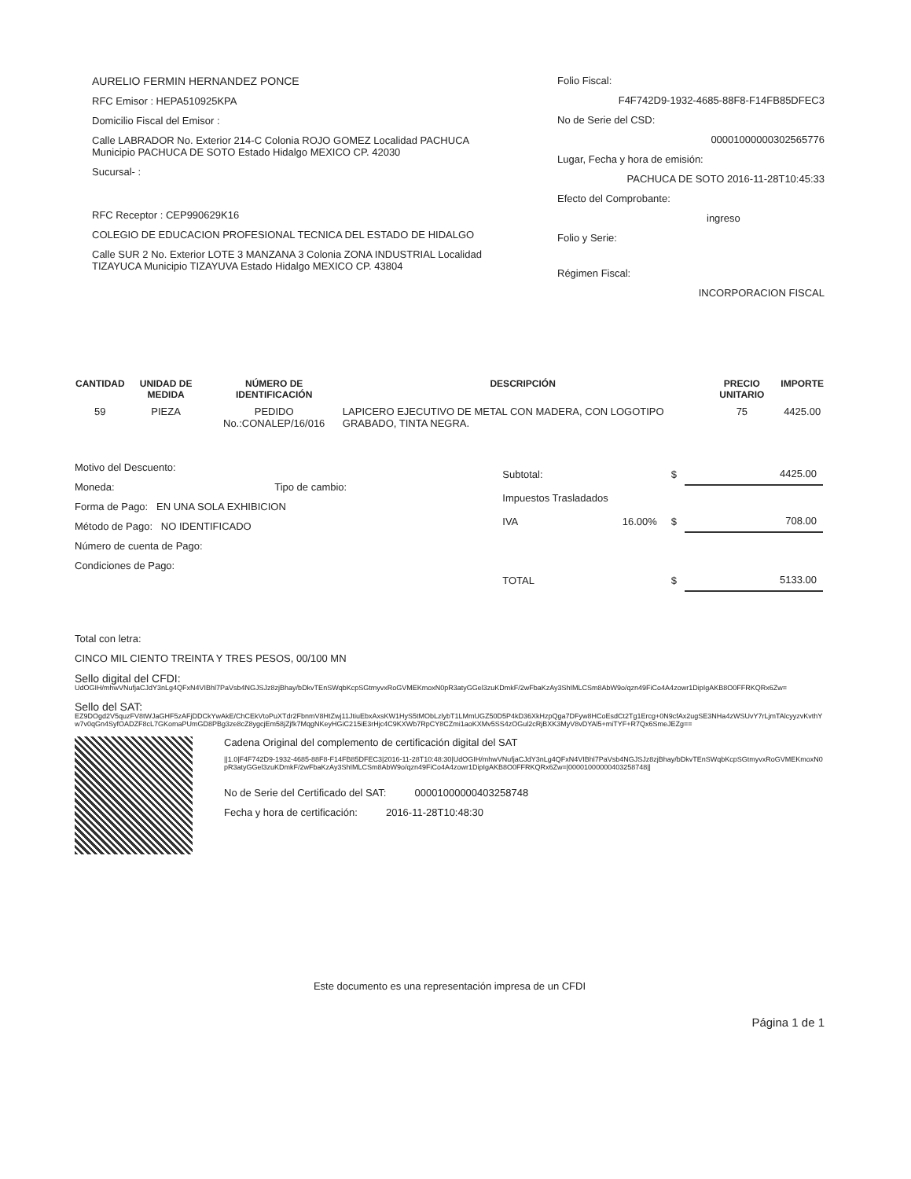AURELIO FERMIN HERNANDEZ PONCE
RFC Emisor : HEPA510925KPA
Domicilio Fiscal del Emisor :
Calle LABRADOR No. Exterior 214-C Colonia ROJO GOMEZ Localidad PACHUCA Municipio PACHUCA DE SOTO Estado Hidalgo MEXICO CP. 42030
Sucursal- :
RFC Receptor : CEP990629K16
COLEGIO DE EDUCACION PROFESIONAL TECNICA DEL ESTADO DE HIDALGO
Calle SUR 2 No. Exterior LOTE 3 MANZANA 3 Colonia ZONA INDUSTRIAL Localidad TIZAYUCA Municipio TIZAYUVA Estado Hidalgo MEXICO CP. 43804
Folio Fiscal:
F4F742D9-1932-4685-88F8-F14FB85DFEC3
No de Serie del CSD:
00001000000302565776
Lugar, Fecha y hora de emisión:
PACHUCA DE SOTO 2016-11-28T10:45:33
Efecto del Comprobante:
ingreso
Folio y Serie:
Régimen Fiscal:
INCORPORACION FISCAL
| CANTIDAD | UNIDAD DE MEDIDA | NÚMERO DE IDENTIFICACIÓN | DESCRIPCIÓN | PRECIO UNITARIO | IMPORTE |
| --- | --- | --- | --- | --- | --- |
| 59 | PIEZA | PEDIDO No.:CONALEP/16/016 | LAPICERO EJECUTIVO DE METAL CON MADERA, CON LOGOTIPO GRABADO, TINTA NEGRA. | 75 | 4425.00 |
Motivo del Descuento:
Moneda: Tipo de cambio:
Forma de Pago: EN UNA SOLA EXHIBICION
Método de Pago: NO IDENTIFICADO
Número de cuenta de Pago:
Condiciones de Pago:
| Subtotal: | | $ | 4425.00 |
| Impuestos Trasladados | | | |
| IVA | 16.00% | $ | 708.00 |
| TOTAL | | $ | 5133.00 |
Total con letra:
CINCO MIL CIENTO TREINTA Y TRES PESOS, 00/100 MN
Sello digital del CFDI:
UdOGIH/mhwVNufjaCJdY3nLg4QFxN4VIBhl7PaVsb4NGJSJz8zjBhay/bDkvTEnSWqbKcpSGtmyvxRoGVMEKmoxN0pR3atyGGel3zuKDmkF/2wFbaKzAy3ShIMLCSm8AbW9o/qzn49FiCo4A4zowr1DipIgAKB8O0FFRKQRx6Zw=
Sello del SAT:
EZ9DOgd2V5quzFV8tWJaGHF5zAFjDDCkYwAkE/ChCEkVtoPuXTdr2FbnmV8HtZwj11JtiuEbxAxsKW1HyS5tMObLzlybT1LMmUGZ50D5P4kD36XkHzpQga7DFyw8HCoEsdCt2Tg1Ercg+0N9cfAx2ugSE3NHa4zWSUvY7rLjmTAlcyyzvKvthYw7v0qGn4SyfOADZF8cL7GKomaPUmGD8PBg3ze8cZ8ygcjEm58jZjfk7MqgNKeyHGiC215iE3rHjc4C9KXWb7RpCY8CZmi1aoKXMv5SS4zOGul2cRjBXK3MyV8vDYAl5+miTYF+R7Qx6SmeJEZg==
Cadena Original del complemento de certificación digital del SAT
||1.0|F4F742D9-1932-4685-88F8-F14FB85DFEC3|2016-11-28T10:48:30|UdOGIH/mhwVNufjaCJdY3nLg4QFxN4VIBhl7PaVsb4NGJSJz8zjBhay/bDkvTEnSWqbKcpSGtmyvxRoGVMEKmoxN0pR3atyGGel3zuKDmkF/2wFbaKzAy3ShIMLCSm8AbW9o/qzn49FiCo4A4zowr1DipIgAKB8O0FFRKQRx6Zw=|00001000000403258748||
No de Serie del Certificado del SAT: 00001000000403258748
Fecha y hora de certificación: 2016-11-28T10:48:30
Este documento es una representación impresa de un CFDI
Página 1 de 1